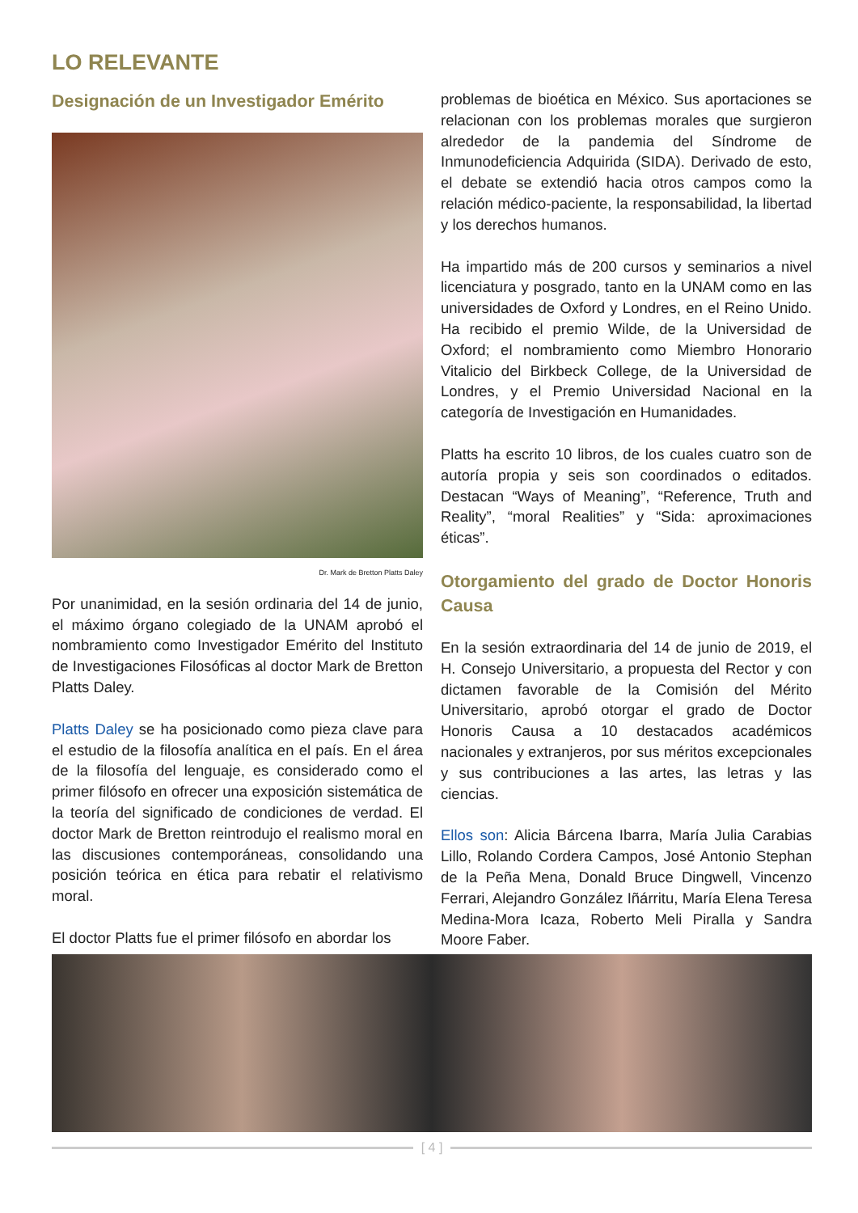LO RELEVANTE
Designación de un Investigador Emérito
Dr. Mark de Bretton Platts Daley
Por unanimidad, en la sesión ordinaria del 14 de junio, el máximo órgano colegiado de la UNAM aprobó el nombramiento como Investigador Emérito del Instituto de Investigaciones Filosóficas al doctor Mark de Bretton Platts Daley.
Platts Daley se ha posicionado como pieza clave para el estudio de la filosofía analítica en el país. En el área de la filosofía del lenguaje, es considerado como el primer filósofo en ofrecer una exposición sistemática de la teoría del significado de condiciones de verdad. El doctor Mark de Bretton reintrodujo el realismo moral en las discusiones contemporáneas, consolidando una posición teórica en ética para rebatir el relativismo moral.
El doctor Platts fue el primer filósofo en abordar los
problemas de bioética en México. Sus aportaciones se relacionan con los problemas morales que surgieron alrededor de la pandemia del Síndrome de Inmunodeficiencia Adquirida (SIDA). Derivado de esto, el debate se extendió hacia otros campos como la relación médico-paciente, la responsabilidad, la libertad y los derechos humanos.
Ha impartido más de 200 cursos y seminarios a nivel licenciatura y posgrado, tanto en la UNAM como en las universidades de Oxford y Londres, en el Reino Unido. Ha recibido el premio Wilde, de la Universidad de Oxford; el nombramiento como Miembro Honorario Vitalicio del Birkbeck College, de la Universidad de Londres, y el Premio Universidad Nacional en la categoría de Investigación en Humanidades.
Platts ha escrito 10 libros, de los cuales cuatro son de autoría propia y seis son coordinados o editados. Destacan “Ways of Meaning”, “Reference, Truth and Reality”, “moral Realities” y “Sida: aproximaciones éticas”.
Otorgamiento del grado de Doctor Honoris Causa
En la sesión extraordinaria del 14 de junio de 2019, el H. Consejo Universitario, a propuesta del Rector y con dictamen favorable de la Comisión del Mérito Universitario, aprobó otorgar el grado de Doctor Honoris Causa a 10 destacados académicos nacionales y extranjeros, por sus méritos excepcionales y sus contribuciones a las artes, las letras y las ciencias.
Ellos son: Alicia Bárcena Ibarra, María Julia Carabias Lillo, Rolando Cordera Campos, José Antonio Stephan de la Peña Mena, Donald Bruce Dingwell, Vincenzo Ferrari, Alejandro González Iñárritu, María Elena Teresa Medina-Mora Icaza, Roberto Meli Piralla y Sandra Moore Faber.
[ 4 ]